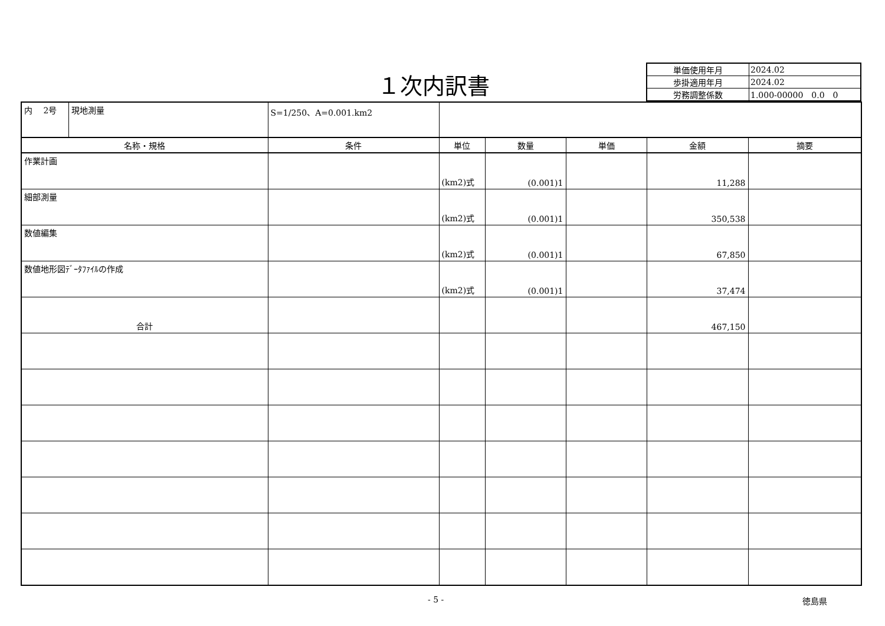１次内訳書
| 単価使用年月 | 2024.02 |
| 歩掛適用年月 | 2024.02 |
| 労務調整係数 | 1.000-00000 0.0 0 |
| 内 2号 | 現地測量 | S=1/250、A=0.001.km2 | | | | | |
| 名称・規格 | | 条件 | 単位 | 数量 | 単価 | 金額 | 摘要 |
| 作業計画 | | | (km2)式 | (0.001)1 | | 11,288 | |
| 細部測量 | | | (km2)式 | (0.001)1 | | 350,538 | |
| 数値編集 | | | (km2)式 | (0.001)1 | | 67,850 | |
| 数値地形図ﾃﾞｰﾀﾌｧｲﾙの作成 | | | (km2)式 | (0.001)1 | | 37,474 | |
| 合計 | | | | | | 467,150 | |
- 5 - 徳島県